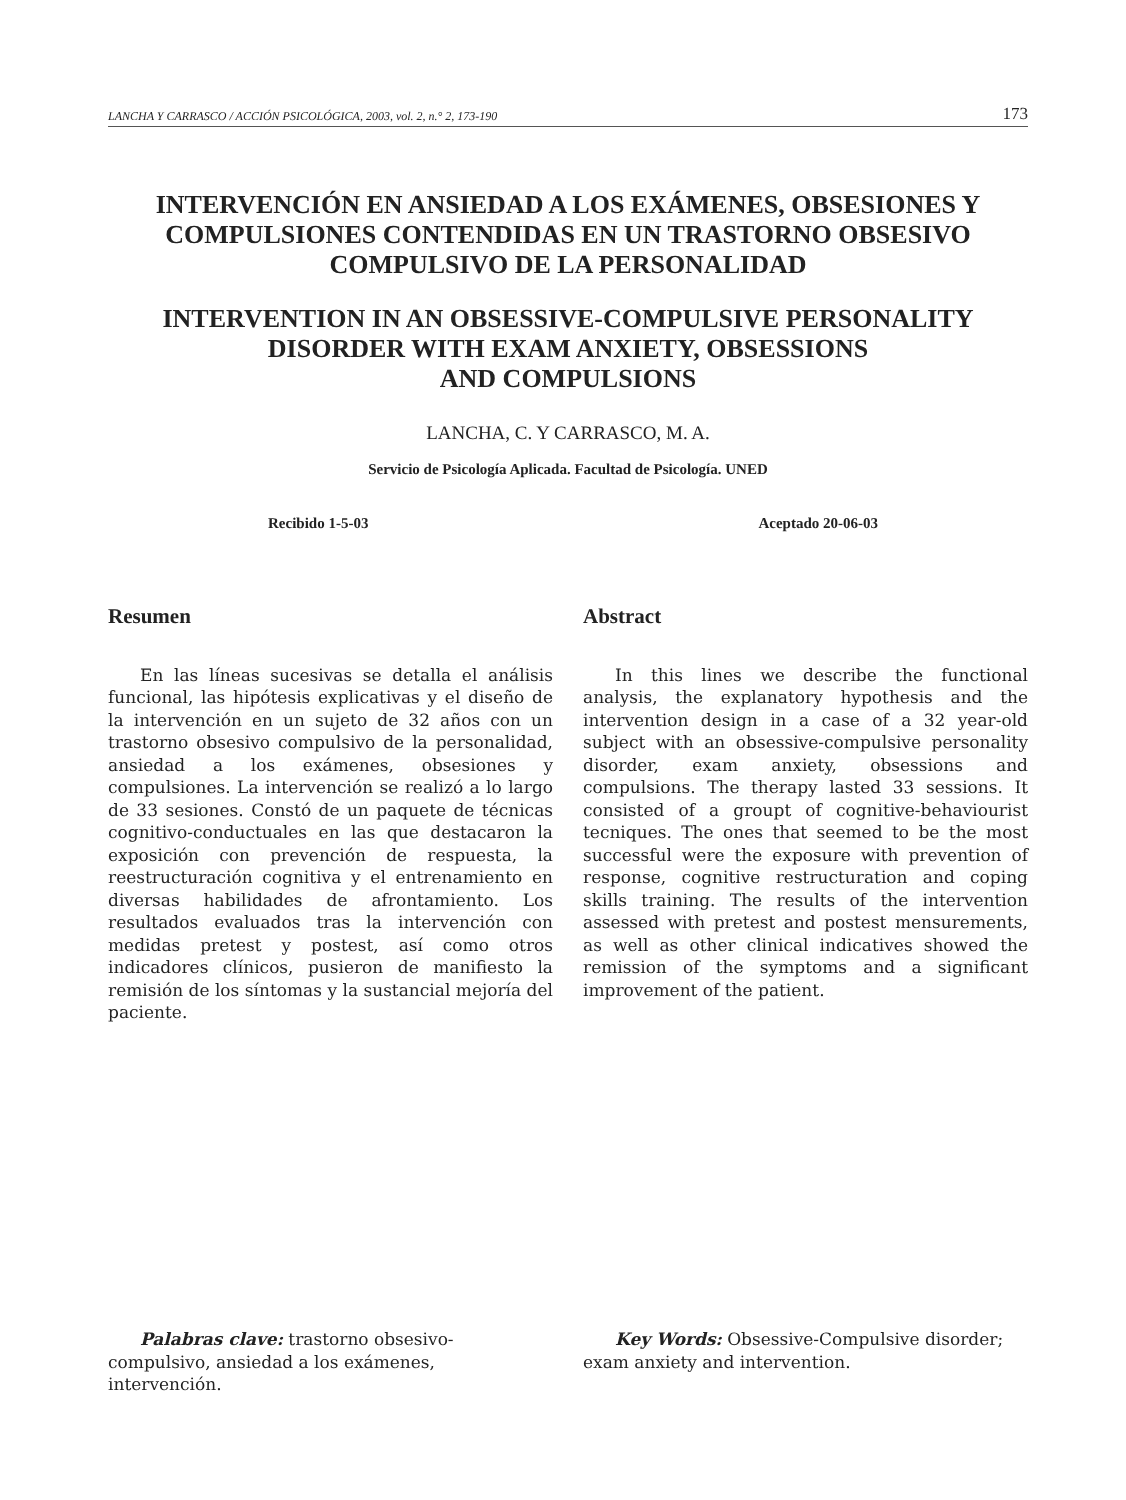LANCHA Y CARRASCO / ACCIÓN PSICOLÓGICA, 2003, vol. 2, n.° 2, 173-190 173
INTERVENCIÓN EN ANSIEDAD A LOS EXÁMENES, OBSESIONES Y COMPULSIONES CONTENDIDAS EN UN TRASTORNO OBSESIVO COMPULSIVO DE LA PERSONALIDAD
INTERVENTION IN AN OBSESSIVE-COMPULSIVE PERSONALITY
DISORDER WITH EXAM ANXIETY, OBSESSIONS
AND COMPULSIONS
LANCHA, C. Y CARRASCO, M. A.
Servicio de Psicología Aplicada. Facultad de Psicología. UNED
Recibido 1-5-03 Aceptado 20-06-03
Resumen
En las líneas sucesivas se detalla el análisis funcional, las hipótesis explicativas y el diseño de la intervención en un sujeto de 32 años con un trastorno obsesivo compulsivo de la personalidad, ansiedad a los exámenes, obsesiones y compulsiones. La intervención se realizó a lo largo de 33 sesiones. Constó de un paquete de técnicas cognitivo-conductuales en las que destacaron la exposición con prevención de respuesta, la reestructuración cognitiva y el entrenamiento en diversas habilidades de afrontamiento. Los resultados evaluados tras la intervención con medidas pretest y postest, así como otros indicadores clínicos, pusieron de manifiesto la remisión de los síntomas y la sustancial mejoría del paciente.
Abstract
In this lines we describe the functional analysis, the explanatory hypothesis and the intervention design in a case of a 32 year-old subject with an obsessive-compulsive personality disorder, exam anxiety, obsessions and compulsions. The therapy lasted 33 sessions. It consisted of a groupt of cognitive-behaviourist tecniques. The ones that seemed to be the most successful were the exposure with prevention of response, cognitive restructuration and coping skills training. The results of the intervention assessed with pretest and postest mensurements, as well as other clinical indicatives showed the remission of the symptoms and a significant improvement of the patient.
Palabras clave: trastorno obsesivo-compulsivo, ansiedad a los exámenes, intervención.
Key Words: Obsessive-Compulsive disorder; exam anxiety and intervention.